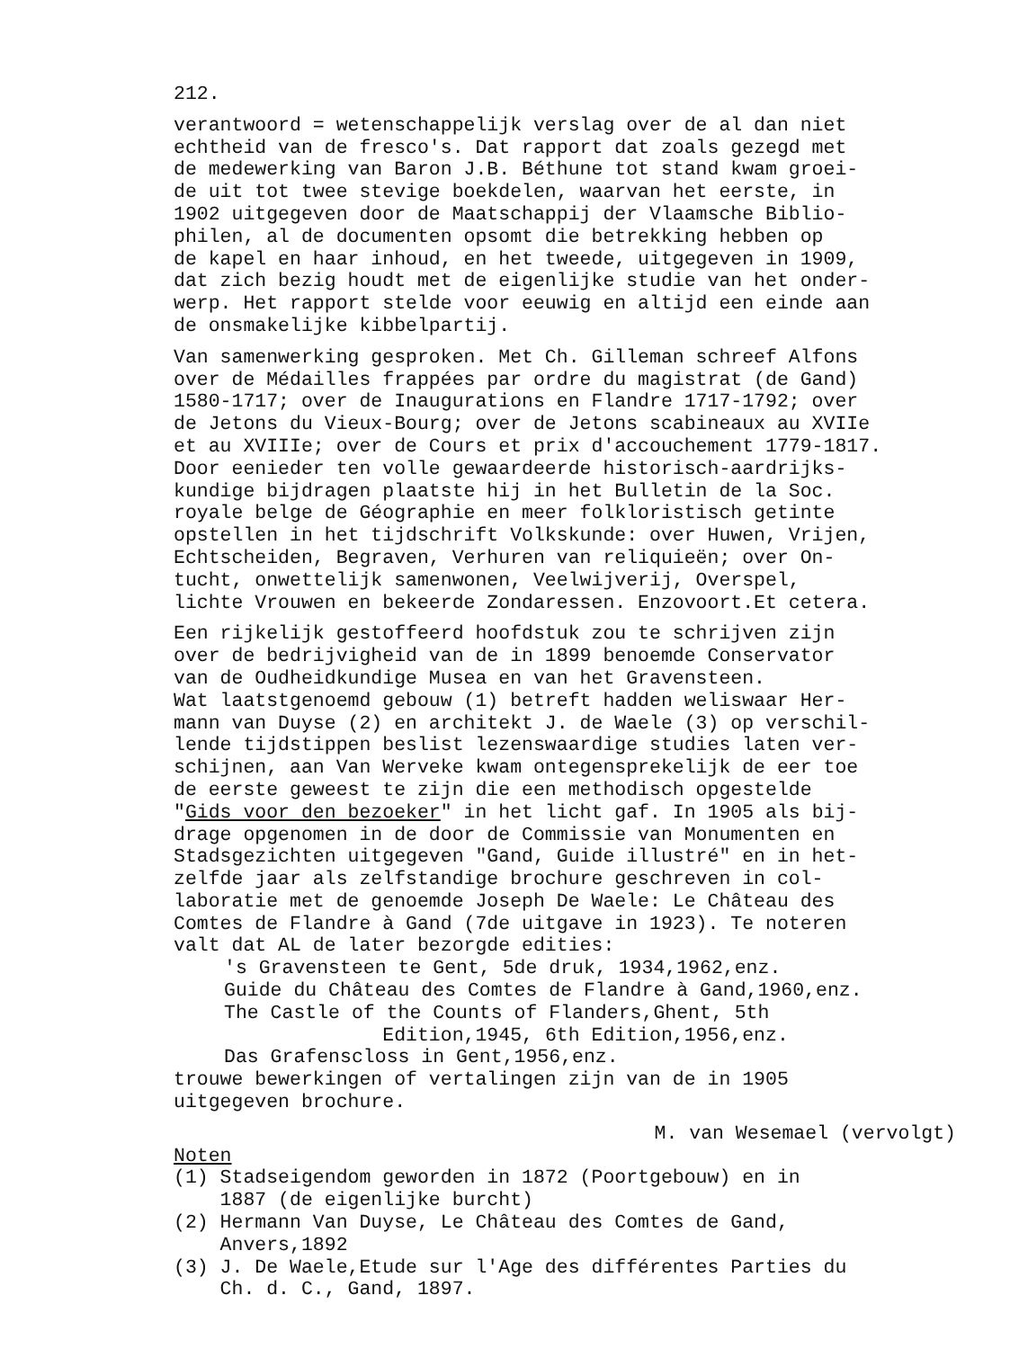212.
verantwoord = wetenschappelijk verslag over de al dan niet echtheid van de fresco's. Dat rapport dat zoals gezegd met de medewerking van Baron J.B. Béthune tot stand kwam groei- de uit tot twee stevige boekdelen, waarvan het eerste, in 1902 uitgegeven door de Maatschappij der Vlaamsche Biblio- philen, al de documenten opsomt die betrekking hebben op de kapel en haar inhoud, en het tweede, uitgegeven in 1909, dat zich bezig houdt met de eigenlijke studie van het onder- werp. Het rapport stelde voor eeuwig en altijd een einde aan de onsmakelijke kibbelpartij.
Van samenwerking gesproken. Met Ch. Gilleman schreef Alfons over de Médailles frappées par ordre du magistrat (de Gand) 1580-1717; over de Inaugurations en Flandre 1717-1792; over de Jetons du Vieux-Bourg; over de Jetons scabineaux au XVIIe et au XVIIIe; over de Cours et prix d'accouchement 1779-1817. Door eenieder ten volle gewaardeerde historisch-aardrijks- kundige bijdragen plaatste hij in het Bulletin de la Soc. royale belge de Géographie en meer folkloristisch getinte opstellen in het tijdschrift Volkskunde: over Huwen, Vrijen, Echtscheiden, Begraven, Verhuren van reliquieën; over On- tucht, onwettelijk samenwonen, Veelwijverij, Overspel, lichte Vrouwen en bekeerde Zondaressen. Enzovoort.Et cetera.
Een rijkelijk gestoffeerd hoofdstuk zou te schrijven zijn over de bedrijvigheid van de in 1899 benoemde Conservator van de Oudheidkundige Musea en van het Gravensteen. Wat laatstgenoemd gebouw (1) betreft hadden weliswaar Her- mann van Duyse (2) en architekt J. de Waele (3) op verschil- lende tijdstippen beslist lezenswaardige studies laten ver- schijnen, aan Van Werveke kwam ontegensprekelijk de eer toe de eerste geweest te zijn die een methodisch opgestelde "Gids voor den bezoeker" in het licht gaf. In 1905 als bij- drage opgenomen in de door de Commissie van Monumenten en Stadsgezichten uitgegeven "Gand, Guide illustré" en in het- zelfde jaar als zelfstandige brochure geschreven in col- laboratie met de genoemde Joseph De Waele: Le Château des Comtes de Flandre à Gand (7de uitgave in 1923). Te noteren valt dat AL de later bezorgde edities: 's Gravensteen te Gent, 5de druk, 1934,1962,enz. Guide du Château des Comtes de Flandre à Gand,1960,enz. The Castle of the Counts of Flanders,Ghent, 5th Edition,1945, 6th Edition,1956,enz. Das Grafenscloss in Gent,1956,enz. trouwe bewerkingen of vertalingen zijn van de in 1905 uitgegeven brochure.
M. van Wesemael (vervolgt)
Noten (1) Stadseigendom geworden in 1872 (Poortgebouw) en in 1887 (de eigenlijke burcht) (2) Hermann Van Duyse, Le Château des Comtes de Gand, Anvers,1892 (3) J. De Waele,Etude sur l'Age des différentes Parties du Ch. d. C., Gand, 1897.